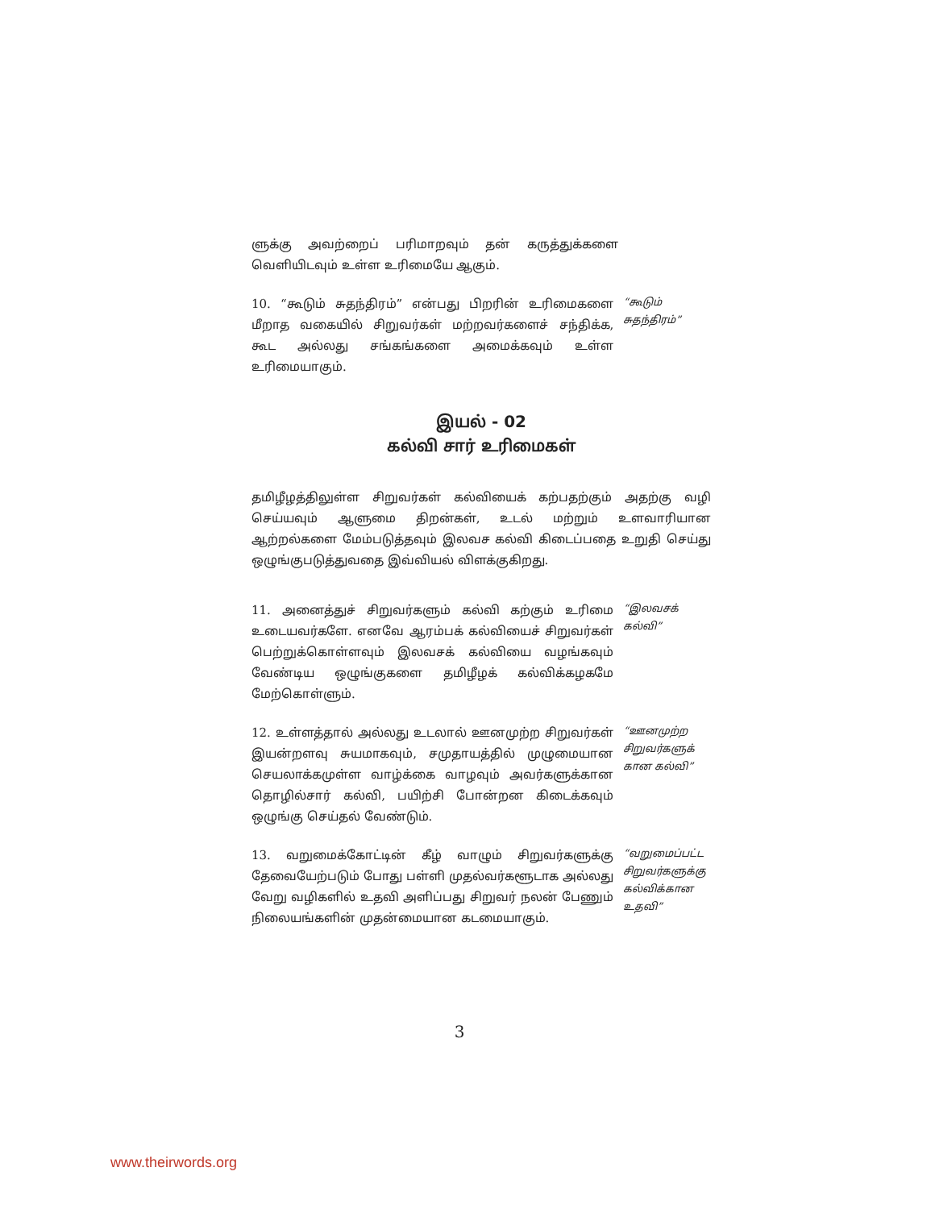ளுக்கு அவற்றைப் பரிமாறவும் தன் கருத்துக்களை வெளியிடவும் உள்ள உரிமையே ஆகும்.
10. “கூடும் சுதந்திரம்” என்பது பிறரின் உரிமைகளை மீறாத வகையில் சிறுவர்கள் மற்றவர்களைச் சந்திக்க, கூட அல்லது சங்கங்களை அமைக்கவும் உள்ள உரிமையாகும்.
“கூடும் சுதந்திரம்”
இயல் - 02
கல்வி சார் உரிமைகள்
தமிழீழத்திலுள்ள சிறுவர்கள் கல்வியைக் கற்பதற்கும் அதற்கு வழி செய்யவும் ஆளுமை திறன்கள், உடல் மற்றும் உளவாரியான ஆற்றல்களை மேம்படுத்தவும் இலவச கல்வி கிடைப்பதை உறுதி செய்து ஒழுங்குபடுத்துவதை இவ்வியல் விளக்குகிறது.
11. அனைத்துச் சிறுவர்களும் கல்வி கற்கும் உரிமை உடையவர்களே. எனவே ஆரம்பக் கல்வியைச் சிறுவர்கள் பெற்றுக்கொள்ளவும் இலவசக் கல்வியை வழங்கவும் வேண்டிய ஒழுங்குகளை தமிழீழக் கல்விக்கழகமே மேற்கொள்ளும்.
“இலவசக் கல்வி”
12. உள்ளத்தால் அல்லது உடலால் ஊனமுற்ற சிறுவர்கள் இயன்றளவு சுயமாகவும், சமுதாயத்தில் முழுமையான செயலாக்கமுள்ள வாழ்க்கை வாழவும் அவர்களுக்கான தொழில்சார் கல்வி, பயிற்சி போன்றன கிடைக்கவும் ஒழுங்கு செய்தல் வேண்டும்.
“ஊனமுற்ற சிறுவர்களுக் கான கல்வி”
13. வறுமைக்கோட்டின் கீழ் வாழும் சிறுவர்களுக்கு தேவையேற்படும் போது பள்ளி முதல்வர்களூடாக அல்லது வேறு வழிகளில் உதவி அளிப்பது சிறுவர் நலன் பேணும் நிலையங்களின் முதன்மையான கடமையாகும்.
“வறுமைப்பட்ட சிறுவர்களுக்கு கல்விக்கான உதவி”
3
www.theirwords.org